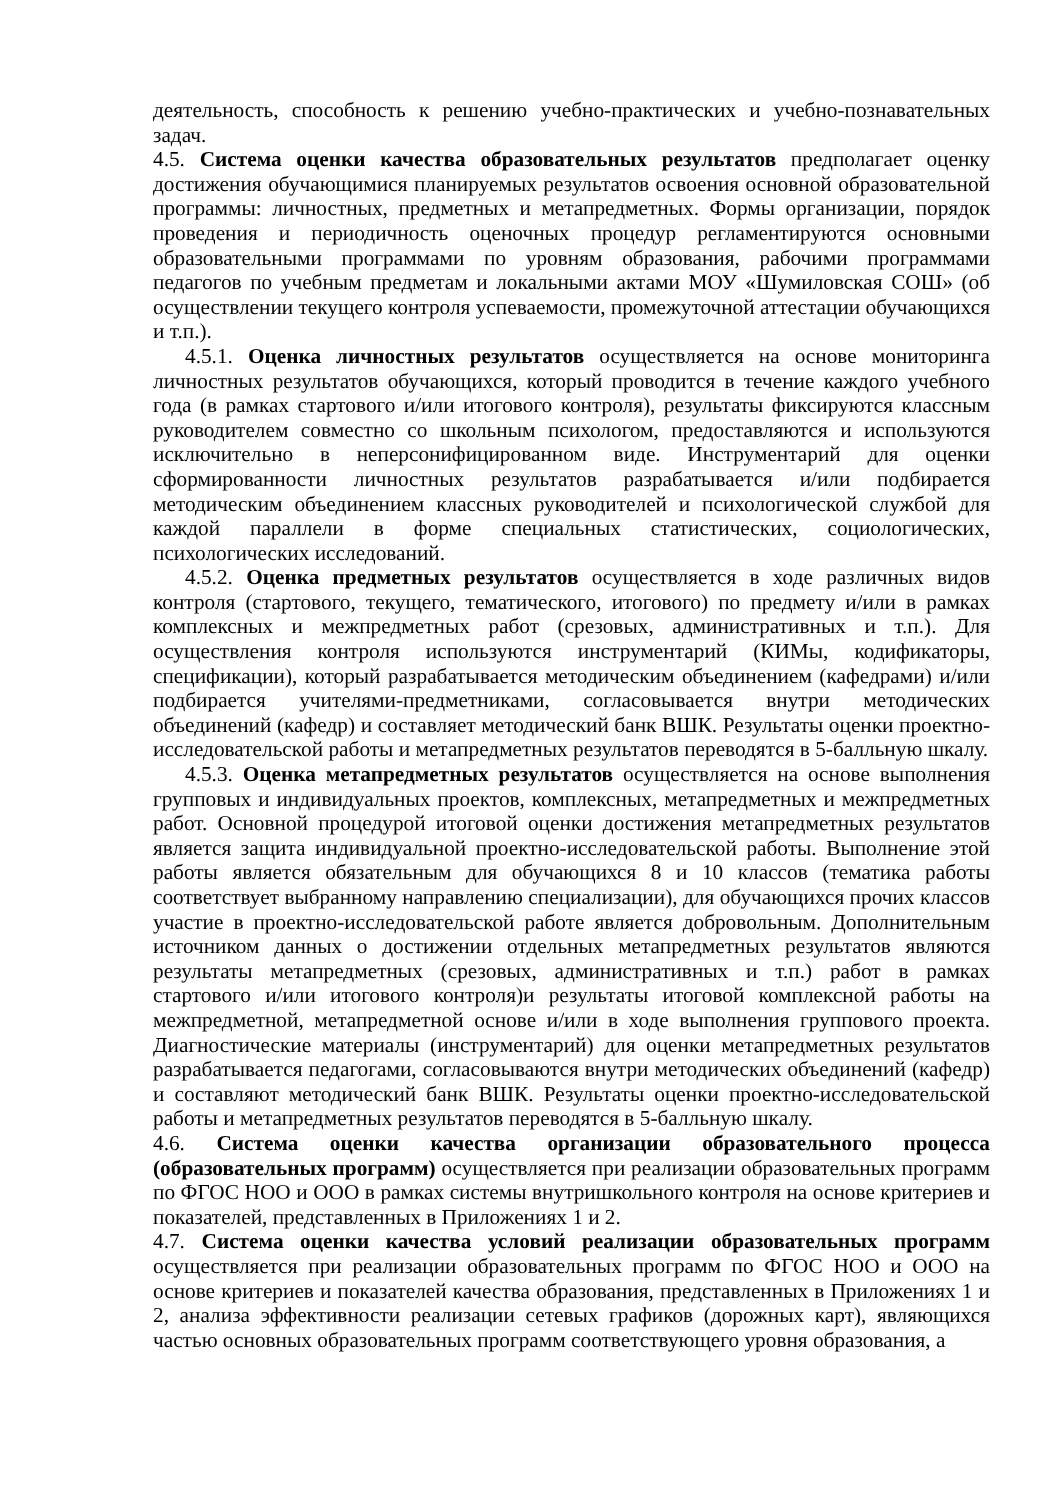деятельность, способность к решению учебно-практических и учебно-познавательных задач.
4.5. Система оценки качества образовательных результатов предполагает оценку достижения обучающимися планируемых результатов освоения основной образовательной программы: личностных, предметных и метапредметных. Формы организации, порядок проведения и периодичность оценочных процедур регламентируются основными образовательными программами по уровням образования, рабочими программами педагогов по учебным предметам и локальными актами МОУ «Шумиловская СОШ» (об осуществлении текущего контроля успеваемости, промежуточной аттестации обучающихся и т.п.).
4.5.1. Оценка личностных результатов осуществляется на основе мониторинга личностных результатов обучающихся, который проводится в течение каждого учебного года (в рамках стартового и/или итогового контроля), результаты фиксируются классным руководителем совместно со школьным психологом, предоставляются и используются исключительно в неперсонифицированном виде. Инструментарий для оценки сформированности личностных результатов разрабатывается и/или подбирается методическим объединением классных руководителей и психологической службой для каждой параллели в форме специальных статистических, социологических, психологических исследований.
4.5.2. Оценка предметных результатов осуществляется в ходе различных видов контроля (стартового, текущего, тематического, итогового) по предмету и/или в рамках комплексных и межпредметных работ (срезовых, административных и т.п.). Для осуществления контроля используются инструментарий (КИМы, кодификаторы, спецификации), который разрабатывается методическим объединением (кафедрами) и/или подбирается учителями-предметниками, согласовывается внутри методических объединений (кафедр) и составляет методический банк ВШК. Результаты оценки проектно-исследовательской работы и метапредметных результатов переводятся в 5-балльную шкалу.
4.5.3. Оценка метапредметных результатов осуществляется на основе выполнения групповых и индивидуальных проектов, комплексных, метапредметных и межпредметных работ. Основной процедурой итоговой оценки достижения метапредметных результатов является защита индивидуальной проектно-исследовательской работы. Выполнение этой работы является обязательным для обучающихся 8 и 10 классов (тематика работы соответствует выбранному направлению специализации), для обучающихся прочих классов участие в проектно-исследовательской работе является добровольным. Дополнительным источником данных о достижении отдельных метапредметных результатов являются результаты метапредметных (срезовых, административных и т.п.) работ в рамках стартового и/или итогового контроля)и результаты итоговой комплексной работы на межпредметной, метапредметной основе и/или в ходе выполнения группового проекта. Диагностические материалы (инструментарий) для оценки метапредметных результатов разрабатывается педагогами, согласовываются внутри методических объединений (кафедр) и составляют методический банк ВШК. Результаты оценки проектно-исследовательской работы и метапредметных результатов переводятся в 5-балльную шкалу.
4.6. Система оценки качества организации образовательного процесса (образовательных программ) осуществляется при реализации образовательных программ по ФГОС НОО и ООО в рамках системы внутришкольного контроля на основе критериев и показателей, представленных в Приложениях 1 и 2.
4.7. Система оценки качества условий реализации образовательных программ осуществляется при реализации образовательных программ по ФГОС НОО и ООО на основе критериев и показателей качества образования, представленных в Приложениях 1 и 2, анализа эффективности реализации сетевых графиков (дорожных карт), являющихся частью основных образовательных программ соответствующего уровня образования, а